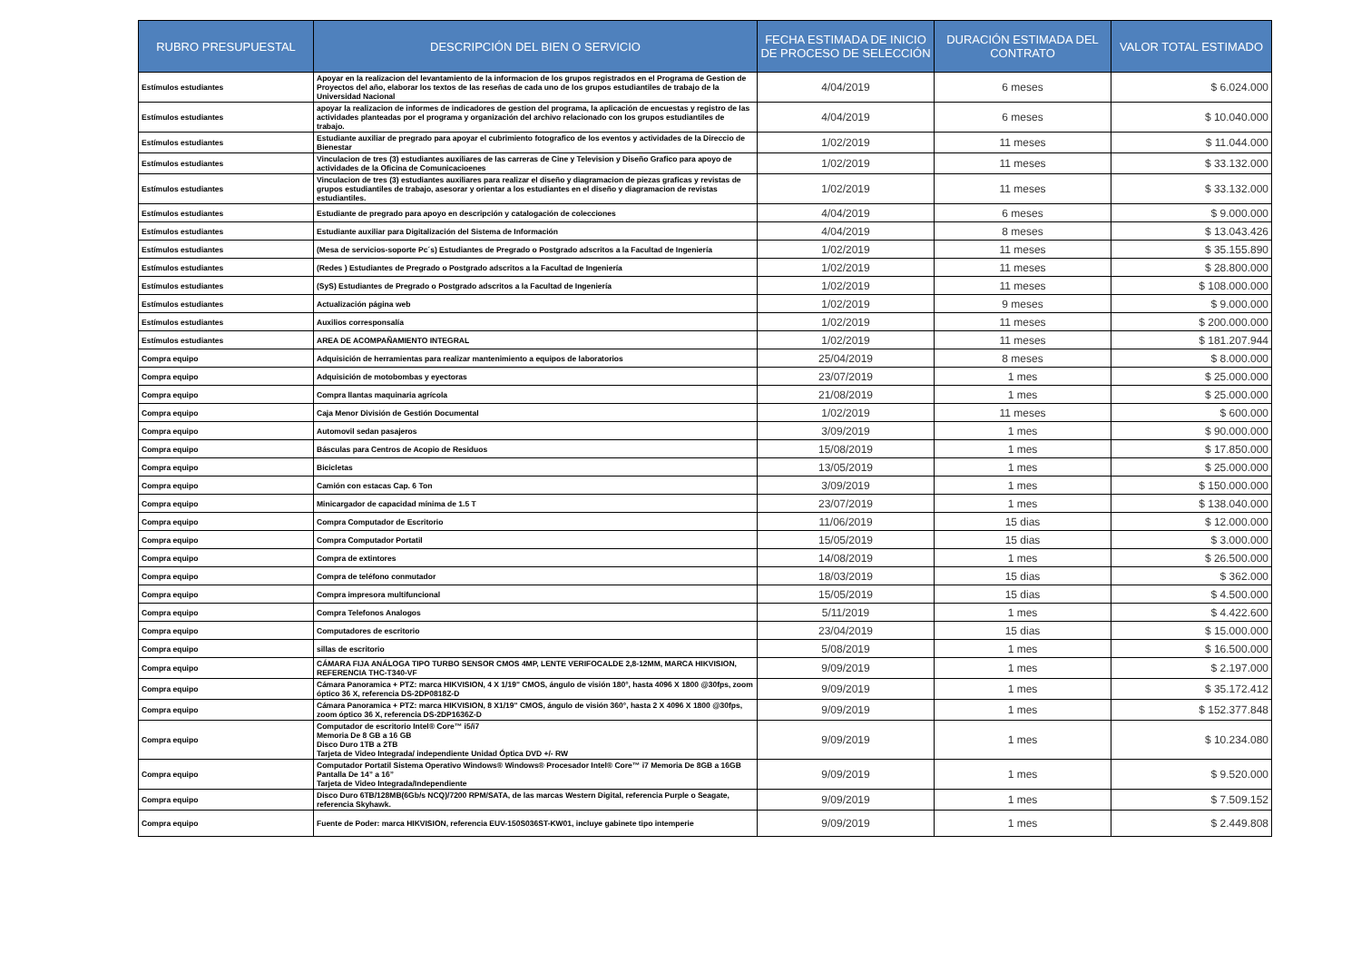| RUBRO PRESUPUESTAL | DESCRIPCIÓN DEL BIEN O SERVICIO | FECHA ESTIMADA DE INICIO DE PROCESO DE SELECCIÓN | DURACIÓN ESTIMADA DEL CONTRATO | VALOR TOTAL ESTIMADO |
| --- | --- | --- | --- | --- |
| Estímulos estudiantes | Apoyar en la realizacion del levantamiento de la informacion de los grupos registrados en el Programa de Gestion de Proyectos del año, elaborar los textos de las reseñas de cada uno de los grupos estudiantiles de trabajo de la Universidad Nacional | 4/04/2019 | 6 meses | $ 6.024.000 |
| Estímulos estudiantes | apoyar la realizacion de informes de indicadores de gestion del programa, la aplicación de encuestas y registro de las actividades planteadas por el programa y organización del archivo relacionado con los grupos estudiantiles de trabajo. | 4/04/2019 | 6 meses | $ 10.040.000 |
| Estímulos estudiantes | Estudiante auxiliar de pregrado para apoyar el cubrimiento fotografico de los eventos y actividades de la Direccio de Bienestar | 1/02/2019 | 11 meses | $ 11.044.000 |
| Estímulos estudiantes | Vinculacion de tres (3) estudiantes auxiliares de las carreras de Cine y Television y Diseño Grafico para apoyo de actividades de la Oficina de Comunicacioenes | 1/02/2019 | 11 meses | $ 33.132.000 |
| Estímulos estudiantes | Vinculacion de tres (3) estudiantes auxiliares para realizar el diseño y diagramacion de piezas graficas y revistas de grupos estudiantiles de trabajo, asesorar y orientar a los estudiantes en el diseño y diagramacion de revistas estudiantiles. | 1/02/2019 | 11 meses | $ 33.132.000 |
| Estímulos estudiantes | Estudiante de pregrado para apoyo en descripción y catalogación de colecciones | 4/04/2019 | 6 meses | $ 9.000.000 |
| Estímulos estudiantes | Estudiante auxiliar para Digitalización del Sistema de Información | 4/04/2019 | 8 meses | $ 13.043.426 |
| Estímulos estudiantes | (Mesa de servicios-soporte Pc´s) Estudiantes de Pregrado o Postgrado adscritos a la Facultad de Ingeniería | 1/02/2019 | 11 meses | $ 35.155.890 |
| Estímulos estudiantes | (Redes ) Estudiantes de Pregrado o Postgrado adscritos a la Facultad de Ingeniería | 1/02/2019 | 11 meses | $ 28.800.000 |
| Estímulos estudiantes | (SyS) Estudiantes de Pregrado o Postgrado adscritos a la Facultad de Ingeniería | 1/02/2019 | 11 meses | $ 108.000.000 |
| Estímulos estudiantes | Actualización página web | 1/02/2019 | 9 meses | $ 9.000.000 |
| Estímulos estudiantes | Auxilios corresponsalía | 1/02/2019 | 11 meses | $ 200.000.000 |
| Estímulos estudiantes | AREA DE ACOMPAÑAMIENTO INTEGRAL | 1/02/2019 | 11 meses | $ 181.207.944 |
| Compra equipo | Adquisición de herramientas para realizar mantenimiento a equipos de laboratorios | 25/04/2019 | 8 meses | $ 8.000.000 |
| Compra equipo | Adquisición de motobombas y eyectoras | 23/07/2019 | 1 mes | $ 25.000.000 |
| Compra equipo | Compra llantas maquinaria agrícola | 21/08/2019 | 1 mes | $ 25.000.000 |
| Compra equipo | Caja Menor División de Gestión Documental | 1/02/2019 | 11 meses | $ 600.000 |
| Compra equipo | Automovil sedan pasajeros | 3/09/2019 | 1 mes | $ 90.000.000 |
| Compra equipo | Básculas para Centros de Acopio de Residuos | 15/08/2019 | 1 mes | $ 17.850.000 |
| Compra equipo | Bicicletas | 13/05/2019 | 1 mes | $ 25.000.000 |
| Compra equipo | Camión con estacas Cap. 6 Ton | 3/09/2019 | 1 mes | $ 150.000.000 |
| Compra equipo | Minicargador de capacidad mínima de 1.5 T | 23/07/2019 | 1 mes | $ 138.040.000 |
| Compra equipo | Compra Computador de Escritorio | 11/06/2019 | 15 dias | $ 12.000.000 |
| Compra equipo | Compra Computador Portatil | 15/05/2019 | 15 dias | $ 3.000.000 |
| Compra equipo | Compra de extintores | 14/08/2019 | 1 mes | $ 26.500.000 |
| Compra equipo | Compra de teléfono conmutador | 18/03/2019 | 15 dias | $ 362.000 |
| Compra equipo | Compra impresora multifuncional | 15/05/2019 | 15 dias | $ 4.500.000 |
| Compra equipo | Compra Telefonos Analogos | 5/11/2019 | 1 mes | $ 4.422.600 |
| Compra equipo | Computadores de escritorio | 23/04/2019 | 15 dias | $ 15.000.000 |
| Compra equipo | sillas de escritorio | 5/08/2019 | 1 mes | $ 16.500.000 |
| Compra equipo | CÁMARA FIJA ANÁLOGA TIPO TURBO SENSOR CMOS 4MP, LENTE VERIFOCALDE 2,8-12MM, MARCA HIKVISION, REFERENCIA THC-T340-VF | 9/09/2019 | 1 mes | $ 2.197.000 |
| Compra equipo | Cámara Panoramica + PTZ: marca HIKVISION, 4 X 1/19" CMOS, ángulo de visión 180°, hasta 4096 X 1800 @30fps, zoom óptico 36 X, referencia DS-2DP0818Z-D | 9/09/2019 | 1 mes | $ 35.172.412 |
| Compra equipo | Cámara Panoramica + PTZ: marca HIKVISION, 8 X1/19" CMOS, ángulo de visión 360°, hasta 2 X 4096 X 1800 @30fps, zoom óptico 36 X, referencia DS-2DP1636Z-D | 9/09/2019 | 1 mes | $ 152.377.848 |
| Compra equipo | Computador de escritorio Intel® Core™ i5/i7 Memoria De 8 GB a 16 GB Disco Duro 1TB a 2TB Tarjeta de Video Integrada/ independiente Unidad Óptica DVD +/- RW | 9/09/2019 | 1 mes | $ 10.234.080 |
| Compra equipo | Computador Portatil Sistema Operativo Windows® Windows® Procesador Intel® Core™ i7 Memoria De 8GB a 16GB Pantalla De 14” a 16” Tarjeta de Video Integrada/Independiente | 9/09/2019 | 1 mes | $ 9.520.000 |
| Compra equipo | Disco Duro 6TB/128MB(6Gb/s NCQ)/7200 RPM/SATA, de las marcas Western Digital, referencia Purple o Seagate, referencia Skyhawk. | 9/09/2019 | 1 mes | $ 7.509.152 |
| Compra equipo | Fuente de Poder: marca HIKVISION, referencia EUV-150S036ST-KW01, incluye gabinete tipo intemperie | 9/09/2019 | 1 mes | $ 2.449.808 |